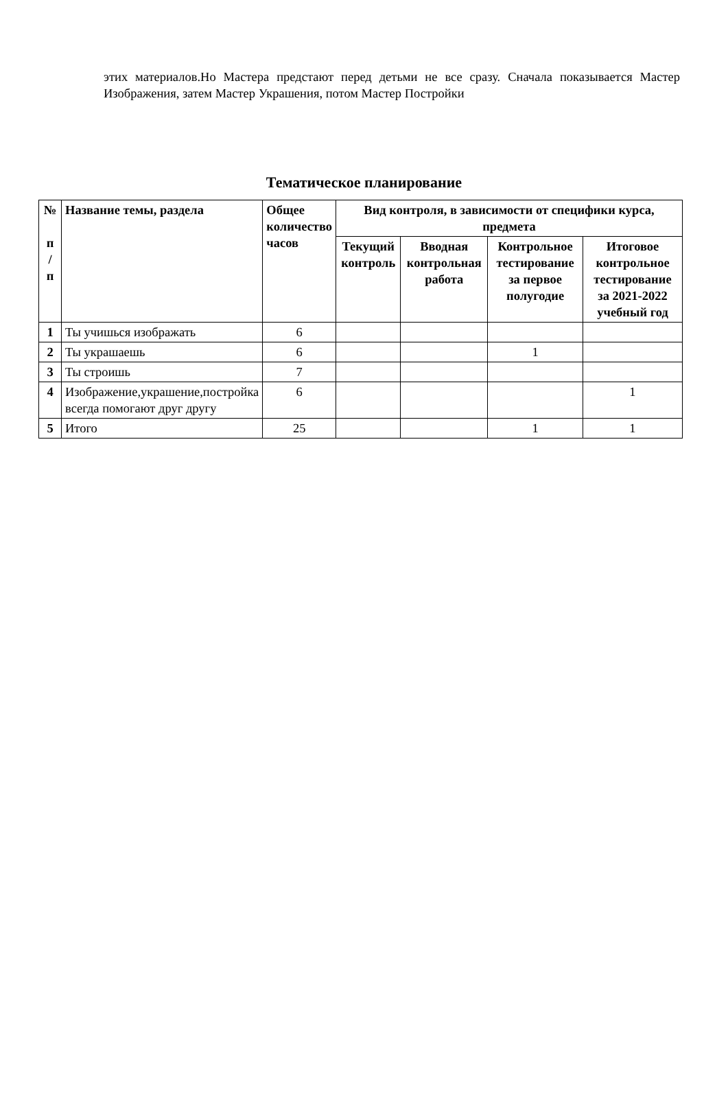этих материалов.Но Мастера предстают перед детьми не все сразу. Сначала показывается Мастер Изображения, затем Мастер Украшения, потом Мастер Постройки
Тематическое планирование
| № п / п | Название темы, раздела | Общее количество часов | Вид контроля, в зависимости от специфики курса, предмета | | | |
| --- | --- | --- | --- | --- | --- | --- |
| | | | Текущий контроль | Вводная контрольная работа | Контрольное тестирование за первое полугодие | Итоговое контрольное тестирование за 2021-2022 учебный год |
| 1 | Ты учишься изображать | 6 | | | | |
| 2 | Ты украшаешь | 6 | | | 1 | |
| 3 | Ты строишь | 7 | | | | |
| 4 | Изображение,украшение,постройка всегда помогают друг другу | 6 | | | | 1 |
| 5 | Итого | 25 | | | 1 | 1 |